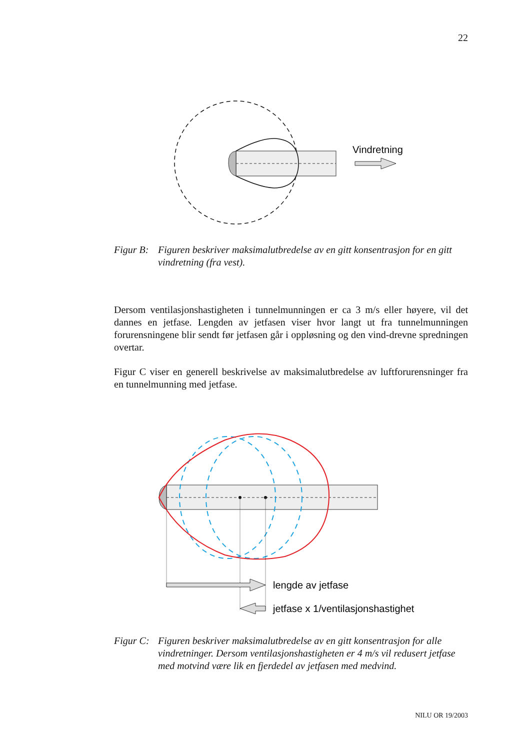22
Vindretning
Figur B: Figuren beskriver maksimalutbredelse av en gitt konsentrasjon for en gitt vindretning (fra vest).
Dersom ventilasjonshastigheten i tunnelmunningen er ca 3 m/s eller høyere, vil det dannes en jetfase. Lengden av jetfasen viser hvor langt ut fra tunnelmunningen forurensningene blir sendt før jetfasen går i oppløsning og den vind-drevne spredningen overtar.
Figur C viser en generell beskrivelse av maksimalutbredelse av luftforurensninger fra en tunnelmunning med jetfase.
lengde av jetfase
jetfase x 1/ventilasjonshastighet
Figur C: Figuren beskriver maksimalutbredelse av en gitt konsentrasjon for alle vindretninger. Dersom ventilasjonshastigheten er 4 m/s vil redusert jetfase med motvind være lik en fjerdedel av jetfasen med medvind.
NILU OR 19/2003